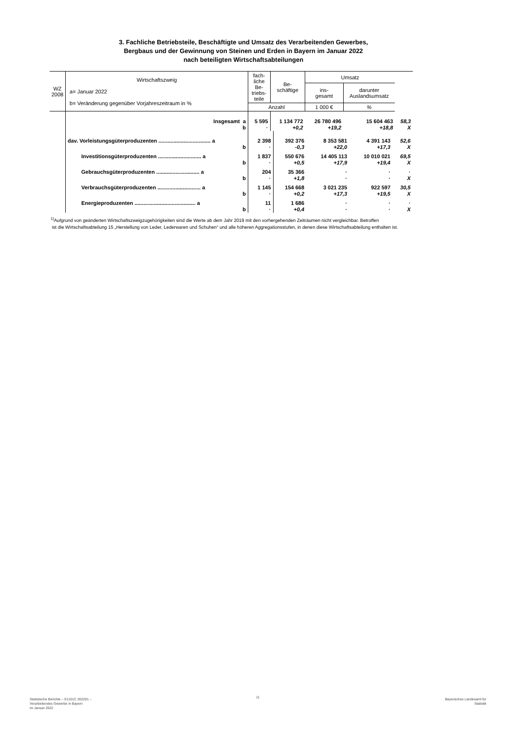3. Fachliche Betriebsteile, Beschäftigte und Umsatz des Verarbeitenden Gewerbes,
Bergbaus und der Gewinnung von Steinen und Erden in Bayern im Januar 2022
nach beteiligten Wirtschaftsabteilungen
| WZ 2008 | Wirtschaftszweig a= Januar 2022 b= Veränderung gegenüber Vorjahreszeitraum in % | fach- liche Be- triebs- teile | Be- schäftige | Umsatz | | | |
| --- | --- | --- | --- | --- | --- | --- | --- |
| | | | | ins- gesamt | darunter Auslandsumsatz | | |
| | | Anzahl | | 1 000 € | | % | |
| | Insgesamt a b | 5 595 · | 1 134 772 +0,2 | 26 780 496 +19,2 | 15 604 463 +18,8 | | 58,3 X |
| | dav. Vorleistungsgüterproduzenten ................................... a b | 2 398 · | 392 376 -0,3 | 8 353 581 +22,0 | 4 391 143 +17,3 | 52,6 X |
| | Investitionsgüterproduzenten ............................. a b | 1 837 · | 550 676 +0,5 | 14 405 113 +17,9 | 10 010 021 +19,4 | 69,5 X |
| | Gebrauchsgüterproduzenten ............................. a b | 204 · | 35 366 +1,8 | · · | · · | · X |
| | Verbrauchsgüterproduzenten ............................. a b | 1 145 · | 154 668 +0,2 | 3 021 235 +17,3 | 922 597 +19,5 | 30,5 X |
| | Energieproduzenten ......................................... a b | 11 · | 1 686 +0,4 | · · | · · | · X |
<sup>1)</sup> Aufgrund von geänderten Wirtschaftszweigzugehörigkeiten sind die Werte ab dem Jahr 2019 mit den vorhergehenden Zeiträumen nicht vergleichbar. Betroffen
ist die Wirtschaftsabteilung 15 „Herstellung von Leder, Lederwaren und Schuhen“ und alle höheren Aggregationsstufen, in denen diese Wirtschaftsabteilung enthalten ist.
Statistische Berichte – E1101C 202201 –
Verarbeitendes Gewerbe in Bayern
im Januar 2022
11
Bayerisches Landesamt für
Statistik